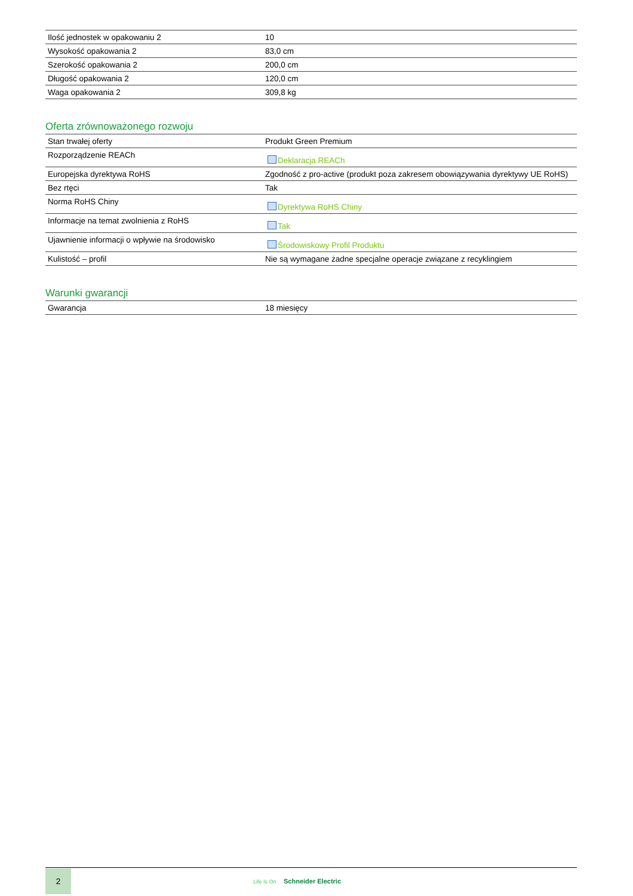| Ilość jednostek w opakowaniu 2 | 10 |
| Wysokość opakowania 2 | 83,0 cm |
| Szerokość opakowania 2 | 200,0 cm |
| Długość opakowania 2 | 120,0 cm |
| Waga opakowania 2 | 309,8 kg |
Oferta zrównoważonego rozwoju
| Stan trwałej oferty | Produkt Green Premium |
| Rozporządzenie REACh | Deklaracja REACh |
| Europejska dyrektywa RoHS | Zgodność z pro-active (produkt poza zakresem obowiązywania dyrektywy UE RoHS) |
| Bez rtęci | Tak |
| Norma RoHS Chiny | Dyrektywa RoHS Chiny |
| Informacje na temat zwolnienia z RoHS | Tak |
| Ujawnienie informacji o wpływie na środowisko | Środowiskowy Profil Produktu |
| Kulistość – profil | Nie są wymagane żadne specjalne operacje związane z recyklingiem |
Warunki gwarancji
| Gwarancja | 18 miesięcy |
2
Life Is On Schneider Electric